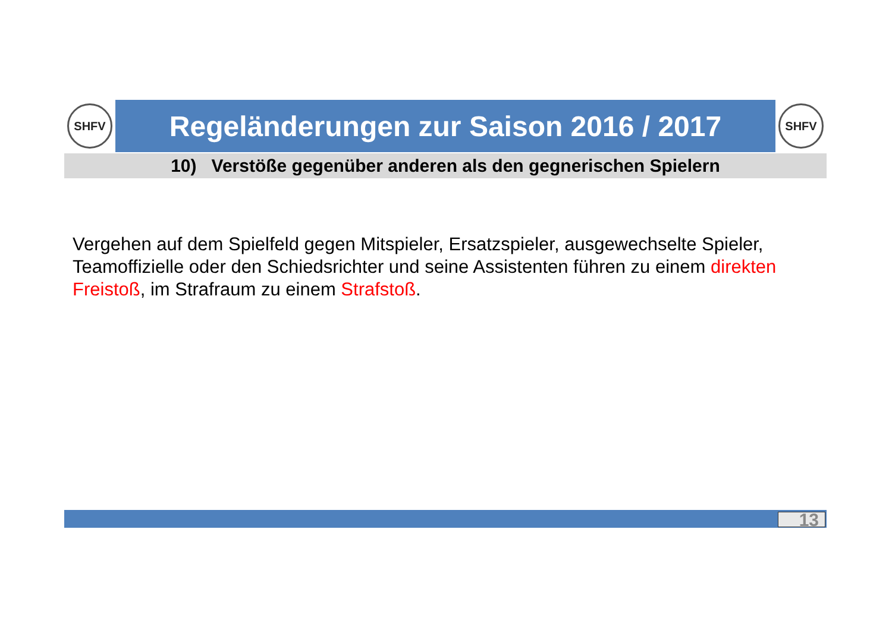SHFV
Regeländerungen zur Saison 2016 / 2017
SHFV
10) Verstöße gegenüber anderen als den gegnerischen Spielern
Vergehen auf dem Spielfeld gegen Mitspieler, Ersatzspieler, ausgewechselte Spieler, Teamoffizielle oder den Schiedsrichter und seine Assistenten führen zu einem direkten Freistoß, im Strafraum zu einem Strafstoß.
13